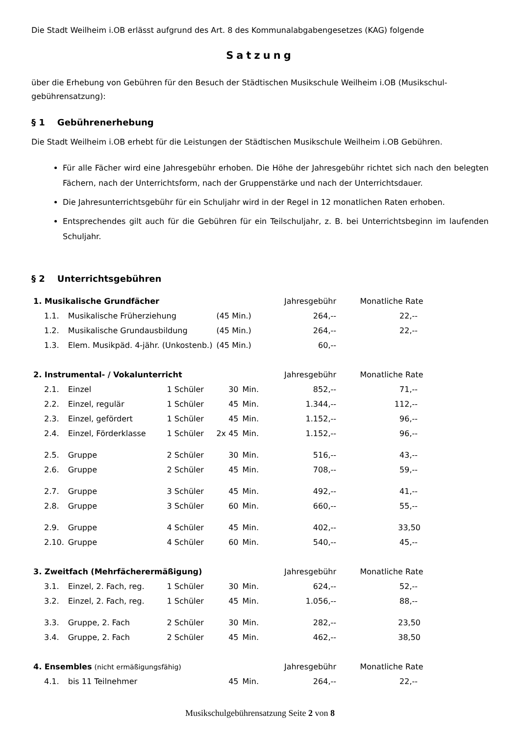Die Stadt Weilheim i.OB erlässt aufgrund des Art. 8 des Kommunalabgabengesetzes (KAG) folgende
Satzung
über die Erhebung von Gebühren für den Besuch der Städtischen Musikschule Weilheim i.OB (Musikschul-gebührensatzung):
§ 1 Gebührenerhebung
Die Stadt Weilheim i.OB erhebt für die Leistungen der Städtischen Musikschule Weilheim i.OB Gebühren.
Für alle Fächer wird eine Jahresgebühr erhoben. Die Höhe der Jahresgebühr richtet sich nach den belegten Fächern, nach der Unterrichtsform, nach der Gruppenstärke und nach der Unterrichtsdauer.
Die Jahresunterrichtsgebühr für ein Schuljahr wird in der Regel in 12 monatlichen Raten erhoben.
Entsprechendes gilt auch für die Gebühren für ein Teilschuljahr, z. B. bei Unterrichtsbeginn im laufenden Schuljahr.
§ 2 Unterrichtsgebühren
| 1. Musikalische Grundfächer | | | | | Jahresgebühr | Monatliche Rate |
| 1.1. | Musikalische Früherziehung | | (45 Min.) | | 264,-- | 22,-- |
| 1.2. | Musikalische Grundausbildung | | (45 Min.) | | 264,-- | 22,-- |
| 1.3. | Elem. Musikpäd. 4-jähr. (Unkostenb.) | | (45 Min.) | | 60,-- | |
| 2. Instrumental- / Vokalunterricht | | | | | Jahresgebühr | Monatliche Rate |
| 2.1. | Einzel | 1 Schüler | 30 | Min. | 852,-- | 71,-- |
| 2.2. | Einzel, regulär | 1 Schüler | 45 | Min. | 1.344,-- | 112,-- |
| 2.3. | Einzel, gefördert | 1 Schüler | 45 | Min. | 1.152,-- | 96,-- |
| 2.4. | Einzel, Förderklasse | 1 Schüler | 2x 45 | Min. | 1.152,-- | 96,-- |
| 2.5. | Gruppe | 2 Schüler | 30 | Min. | 516,-- | 43,-- |
| 2.6. | Gruppe | 2 Schüler | 45 | Min. | 708,-- | 59,-- |
| 2.7. | Gruppe | 3 Schüler | 45 | Min. | 492,-- | 41,-- |
| 2.8. | Gruppe | 3 Schüler | 60 | Min. | 660,-- | 55,-- |
| 2.9. | Gruppe | 4 Schüler | 45 | Min. | 402,-- | 33,50 |
| 2.10. | Gruppe | 4 Schüler | 60 | Min. | 540,-- | 45,-- |
| 3. Zweitfach (Mehrfächerermäßigung) | | | | | Jahresgebühr | Monatliche Rate |
| 3.1. | Einzel, 2. Fach, reg. | 1 Schüler | 30 | Min. | 624,-- | 52,-- |
| 3.2. | Einzel, 2. Fach, reg. | 1 Schüler | 45 | Min. | 1.056,-- | 88,-- |
| 3.3. | Gruppe, 2. Fach | 2 Schüler | 30 | Min. | 282,-- | 23,50 |
| 3.4. | Gruppe, 2. Fach | 2 Schüler | 45 | Min. | 462,-- | 38,50 |
| 4. Ensembles (nicht ermäßigungsfähig) | | | | | Jahresgebühr | Monatliche Rate |
| 4.1. | bis 11 Teilnehmer | | 45 | Min. | 264,-- | 22,-- |
Musikschulgebührensatzung Seite 2 von 8